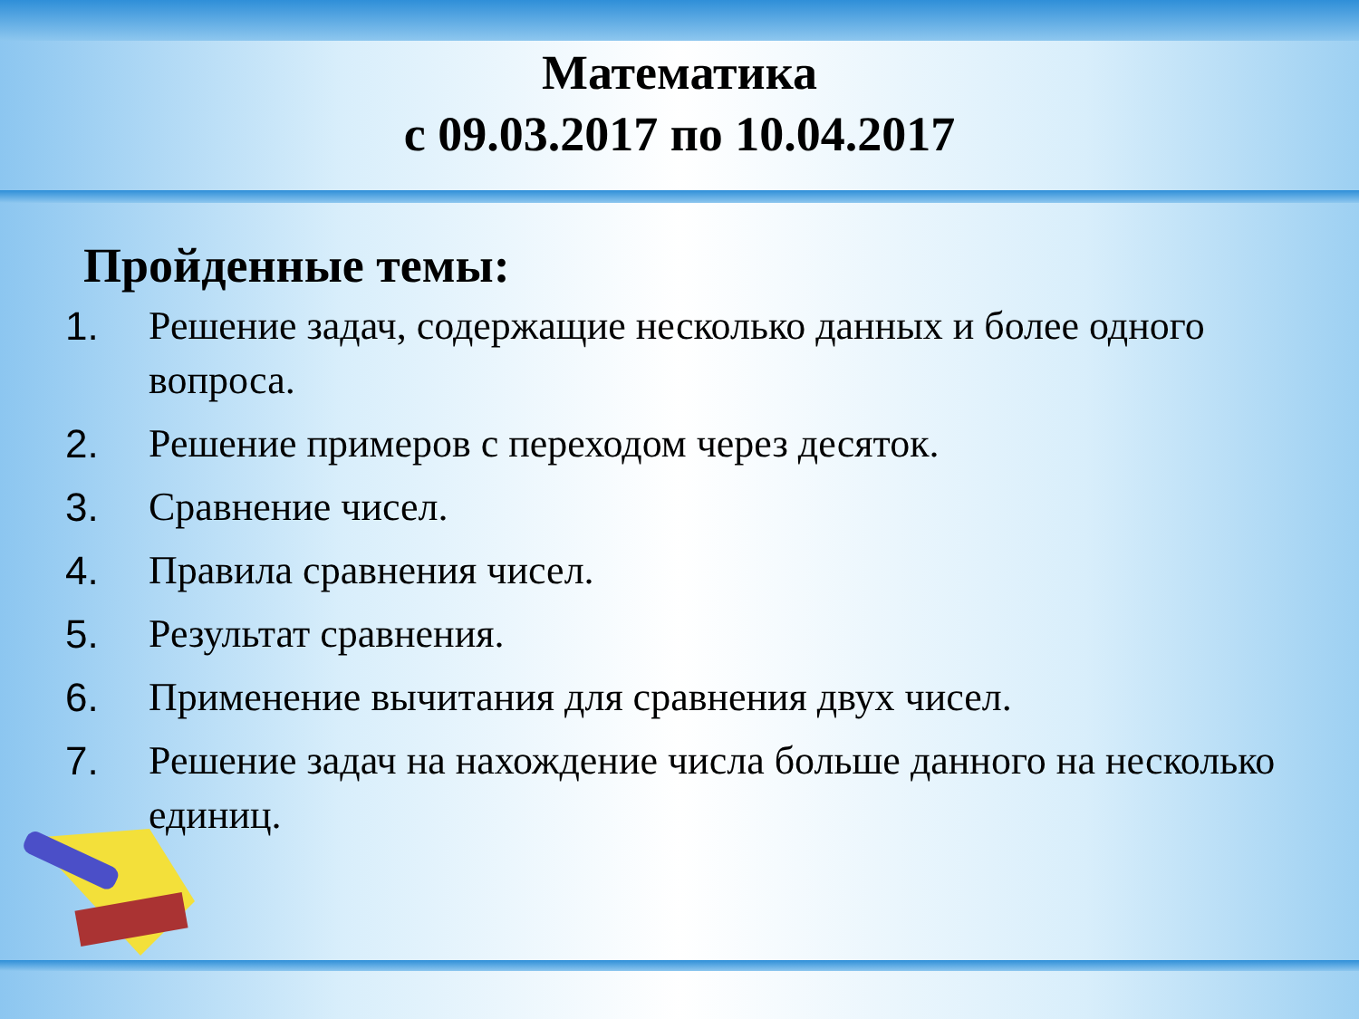Математика
с 09.03.2017 по 10.04.2017
Пройденные темы:
1. Решение задач, содержащие несколько данных и более одного вопроса.
2. Решение примеров с переходом через десяток.
3. Сравнение чисел.
4. Правила сравнения чисел.
5. Результат сравнения.
6. Применение вычитания для сравнения двух чисел.
7. Решение задач на нахождение числа больше данного на несколько единиц.